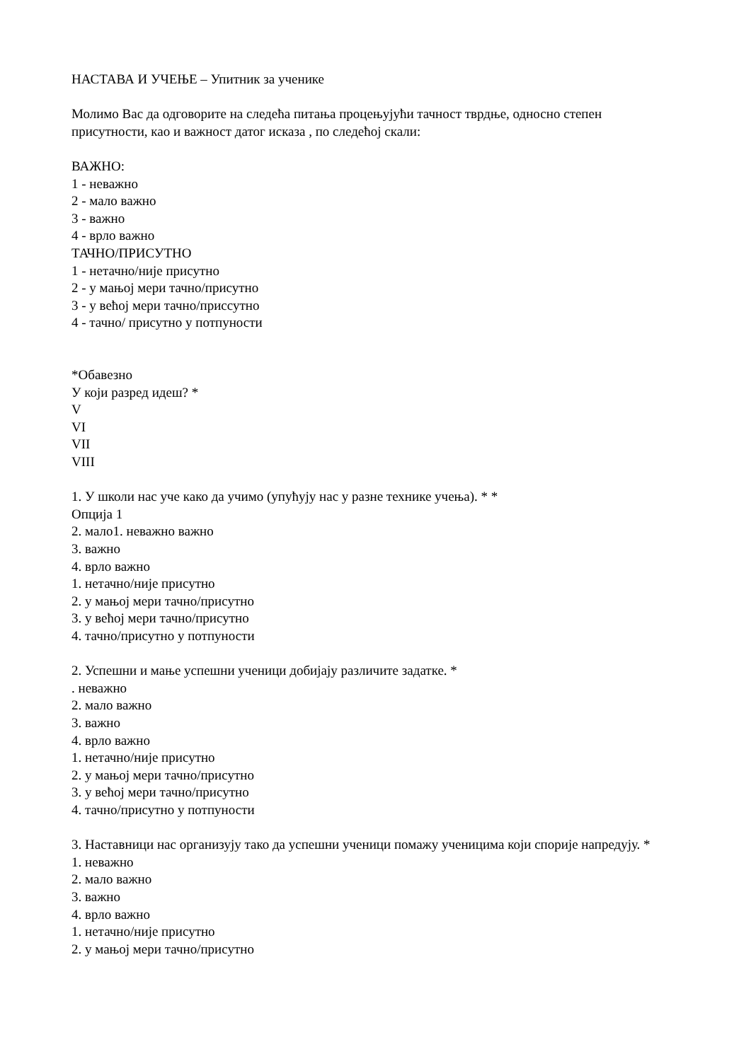НАСТАВА И УЧЕЊЕ – Упитник за ученике
Молимо Вас да одговорите на следећа питања процењујући тачност тврдње, односно степен присутности, као и важност датог исказа , по следећој скали:
ВАЖНО:
1 - неважно
2 - мало важно
3 - важно
4 - врло важно
ТАЧНО/ПРИСУТНО
1 - нетачно/није присутно
2 - у мањој мери тачно/присутно
3 - у већој мери тачно/приссутно
4 - тачно/ присутно у потпуности
*Обавезно
У који разред идеш? *
V
VI
VII
VIII
1. У школи нас уче како да учимо (упућују нас у разне технике учења). * *
Опција 1
2. мало1. неважно важно
3. важно
4. врло важно
1. нетачно/није присутно
2. у мањој мери тачно/присутно
3. у већој мери тачно/присутно
4. тачно/присутно у потпуности
2. Успешни и мање успешни ученици добијају различите задатке. *
. неважно
2. мало важно
3. важно
4. врло важно
1. нетачно/није присутно
2. у мањој мери тачно/присутно
3. у већој мери тачно/присутно
4. тачно/присутно у потпуности
3. Наставници нас организују тако да успешни ученици помажу ученицима који спорије напредују. *
1. неважно
2. мало важно
3. важно
4. врло важно
1. нетачно/није присутно
2. у мањој мери тачно/присутно